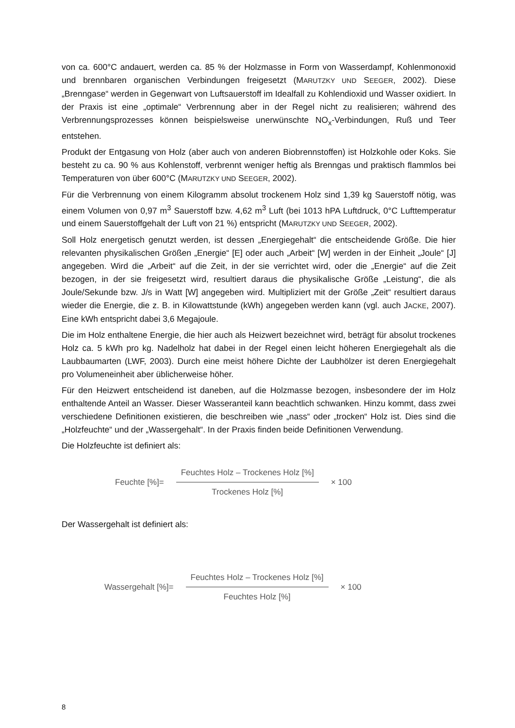von ca. 600°C andauert, werden ca. 85 % der Holzmasse in Form von Wasserdampf, Kohlenmonoxid und brennbaren organischen Verbindungen freigesetzt (MARUTZKY UND SEEGER, 2002). Diese „Brenngase“ werden in Gegenwart von Luftsauerstoff im Idealfall zu Kohlendioxid und Wasser oxidiert. In der Praxis ist eine „optimale“ Verbrennung aber in der Regel nicht zu realisieren; während des Verbrennungsprozesses können beispielsweise unerwünschte NO<sub>x</sub>-Verbindungen, Ruß und Teer entstehen.
Produkt der Entgasung von Holz (aber auch von anderen Biobrennstoffen) ist Holzkohle oder Koks. Sie besteht zu ca. 90 % aus Kohlenstoff, verbrennt weniger heftig als Brenngas und praktisch flammlos bei Temperaturen von über 600°C (MARUTZKY UND SEEGER, 2002).
Für die Verbrennung von einem Kilogramm absolut trockenem Holz sind 1,39 kg Sauerstoff nötig, was einem Volumen von 0,97 m<sup>3</sup> Sauerstoff bzw. 4,62 m<sup>3</sup> Luft (bei 1013 hPA Luftdruck, 0°C Lufttemperatur und einem Sauerstoffgehalt der Luft von 21 %) entspricht (MARUTZKY UND SEEGER, 2002).
Soll Holz energetisch genutzt werden, ist dessen „Energiegehalt“ die entscheidende Größe. Die hier relevanten physikalischen Größen „Energie“ [E] oder auch „Arbeit“ [W] werden in der Einheit „Joule“ [J] angegeben. Wird die „Arbeit“ auf die Zeit, in der sie verrichtet wird, oder die „Energie“ auf die Zeit bezogen, in der sie freigesetzt wird, resultiert daraus die physikalische Größe „Leistung“, die als Joule/Sekunde bzw. J/s in Watt [W] angegeben wird. Multipliziert mit der Größe „Zeit“ resultiert daraus wieder die Energie, die z. B. in Kilowattstunde (kWh) angegeben werden kann (vgl. auch JACKE, 2007). Eine kWh entspricht dabei 3,6 Megajoule.
Die im Holz enthaltene Energie, die hier auch als Heizwert bezeichnet wird, beträgt für absolut trockenes Holz ca. 5 kWh pro kg. Nadelholz hat dabei in der Regel einen leicht höheren Energiegehalt als die Laubbaumarten (LWF, 2003). Durch eine meist höhere Dichte der Laubhölzer ist deren Energiegehalt pro Volumeneinheit aber üblicherweise höher.
Für den Heizwert entscheidend ist daneben, auf die Holzmasse bezogen, insbesondere der im Holz enthaltende Anteil an Wasser. Dieser Wasseranteil kann beachtlich schwanken. Hinzu kommt, dass zwei verschiedene Definitionen existieren, die beschreiben wie „nass“ oder „trocken“ Holz ist. Dies sind die „Holzfeuchte“ und der „Wassergehalt“. In der Praxis finden beide Definitionen Verwendung.
Die Holzfeuchte ist definiert als:
Feuchte [%]=
Feuchtes Holz – Trockenes Holz [%]
Trockenes Holz [%]
× 100
Der Wassergehalt ist definiert als:
Wassergehalt [%]=
Feuchtes Holz – Trockenes Holz [%]
Feuchtes Holz [%]
× 100
8